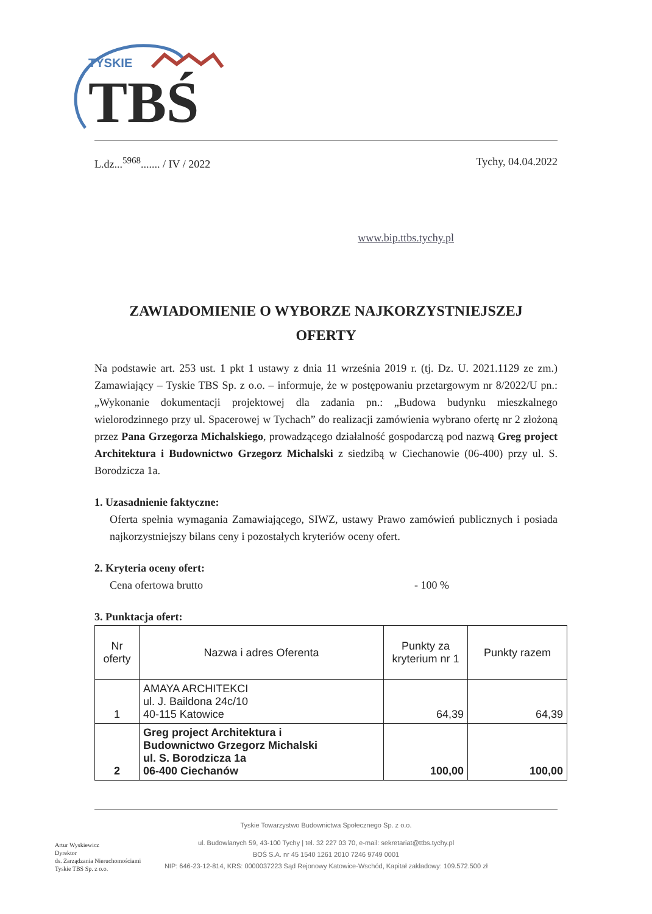TYSKIE
TBŚ
L.dz...<sup>5968</sup>....... / IV / 2022 Tychy, 04.04.2022
www.bip.ttbs.tychy.pl
ZAWIADOMIENIE O WYBORZE NAJKORZYSTNIEJSZEJ
OFERTY
Na podstawie art. 253 ust. 1 pkt 1 ustawy z dnia 11 września 2019 r. (tj. Dz. U. 2021.1129 ze zm.) Zamawiający – Tyskie TBS Sp. z o.o. – informuje, że w postępowaniu przetargowym nr 8/2022/U pn.: „Wykonanie dokumentacji projektowej dla zadania pn.: „Budowa budynku mieszkalnego wielorodzinnego przy ul. Spacerowej w Tychach” do realizacji zamówienia wybrano ofertę nr 2 złożoną przez Pana Grzegorza Michalskiego, prowadzącego działalność gospodarczą pod nazwą Greg project Architektura i Budownictwo Grzegorz Michalski z siedzibą w Ciechanowie (06-400) przy ul. S. Borodzicza 1a.
1. Uzasadnienie faktyczne:
Oferta spełnia wymagania Zamawiającego, SIWZ, ustawy Prawo zamówień publicznych i posiada najkorzystniejszy bilans ceny i pozostałych kryteriów oceny ofert.
2. Kryteria oceny ofert:
Cena ofertowa brutto - 100 %
3. Punktacja ofert:
| Nr oferty | Nazwa i adres Oferenta | Punkty za kryterium nr 1 | Punkty razem |
| --- | --- | --- | --- |
| 1 | AMAYA ARCHITEKCI ul. J. Baildona 24c/10 40-115 Katowice | 64,39 | 64,39 |
| 2 | Greg project Architektura i Budownictwo Grzegorz Michalski ul. S. Borodzicza 1a 06-400 Ciechanów | 100,00 | 100,00 |
Tyskie Towarzystwo Budownictwa Społecznego Sp. z o.o.
ul. Budowlanych 59, 43-100 Tychy | tel. 32 227 03 70, e-mail: sekretariat@ttbs.tychy.pl
BOŚ S.A. nr 45 1540 1261 2010 7246 9749 0001
NIP: 646-23-12-814, KRS: 0000037223 Sąd Rejonowy Katowice-Wschód, Kapitał zakładowy: 109.572.500 zł
Artur Wyskiewicz
Dyrektor
ds. Zarządzania Nieruchomościami
Tyskie TBS Sp. z o.o.